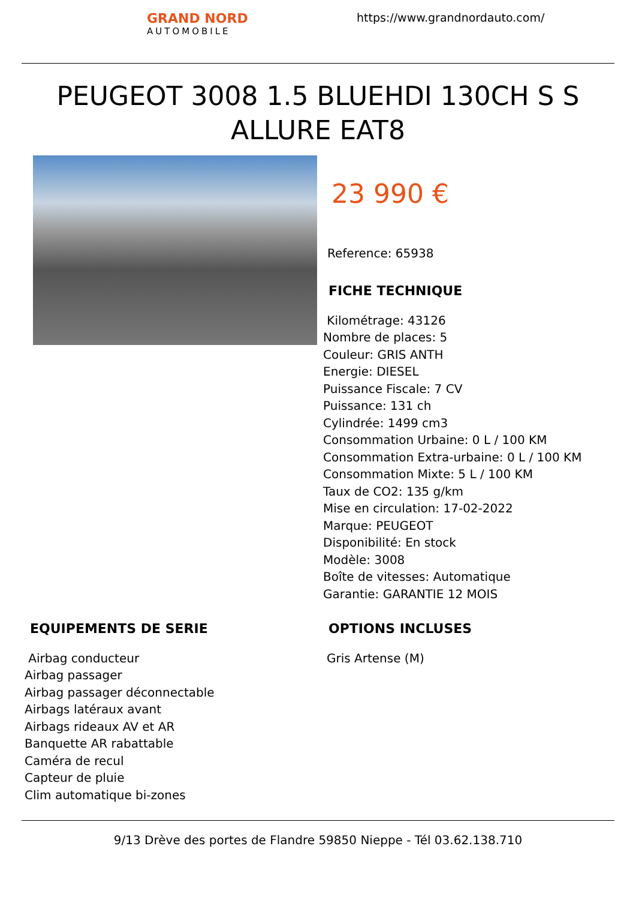GRAND NORD
AUTOMOBILE
https://www.grandnordauto.com/
PEUGEOT 3008 1.5 BLUEHDI 130CH S S ALLURE EAT8
23 990 €
Reference: 65938
FICHE TECHNIQUE
Kilométrage: 43126
Nombre de places: 5
Couleur: GRIS ANTH
Energie: DIESEL
Puissance Fiscale: 7 CV
Puissance: 131 ch
Cylindrée: 1499 cm3
Consommation Urbaine: 0 L / 100 KM
Consommation Extra-urbaine: 0 L / 100 KM
Consommation Mixte: 5 L / 100 KM
Taux de CO2: 135 g/km
Mise en circulation: 17-02-2022
Marque: PEUGEOT
Disponibilité: En stock
Modèle: 3008
Boîte de vitesses: Automatique
Garantie: GARANTIE 12 MOIS
EQUIPEMENTS DE SERIE
Airbag conducteur
Airbag passager
Airbag passager déconnectable
Airbags latéraux avant
Airbags rideaux AV et AR
Banquette AR rabattable
Caméra de recul
Capteur de pluie
Clim automatique bi-zones
OPTIONS INCLUSES
Gris Artense (M)
9/13 Drève des portes de Flandre 59850 Nieppe - Tél 03.62.138.710